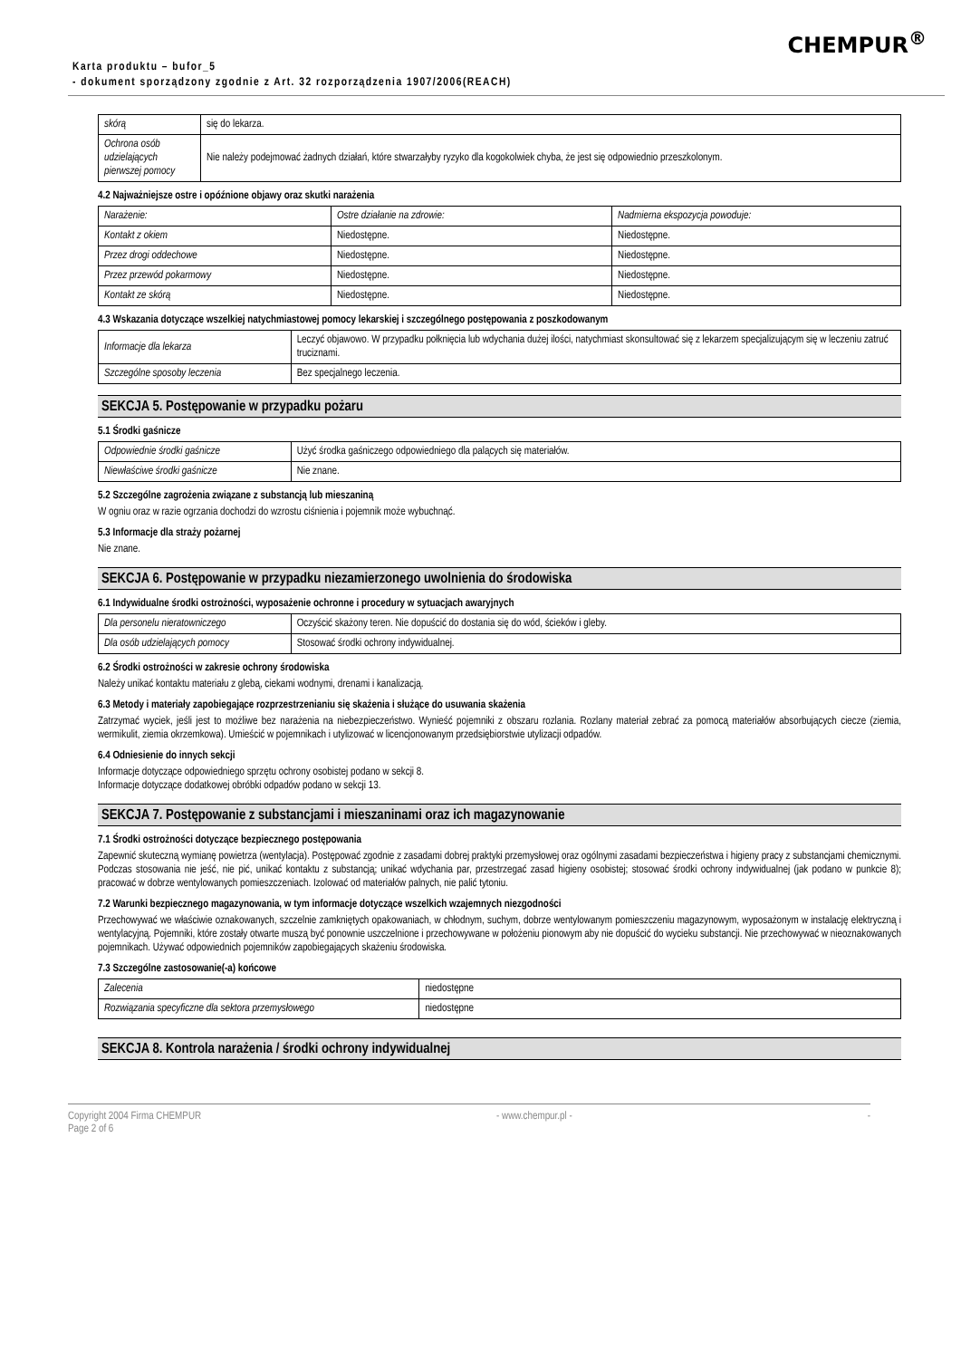CHEMPUR<sup>®</sup>
Karta produktu – bufor_5
- dokument sporządzony zgodnie z Art. 32 rozporządzenia 1907/2006(REACH)
| skórą | się do lekarza. |
| Ochrona osób udzielających pierwszej pomocy | Nie należy podejmować żadnych działań, które stwarzałyby ryzyko dla kogokolwiek chyba, że jest się odpowiednio przeszkolonym. |
4.2 Najważniejsze ostre i opóźnione objawy oraz skutki narażenia
| Narażenie: | Ostre działanie na zdrowie: | Nadmierna ekspozycja powoduje: |
| Kontakt z okiem | Niedostępne. | Niedostępne. |
| Przez drogi oddechowe | Niedostępne. | Niedostępne. |
| Przez przewód pokarmowy | Niedostępne. | Niedostępne. |
| Kontakt ze skórą | Niedostępne. | Niedostępne. |
4.3 Wskazania dotyczące wszelkiej natychmiastowej pomocy lekarskiej i szczególnego postępowania z poszkodowanym
| Informacje dla lekarza | Leczyć objawowo. W przypadku połknięcia lub wdychania dużej ilości, natychmiast skonsultować się z lekarzem specjalizującym się w leczeniu zatruć truciznami. |
| Szczególne sposoby leczenia | Bez specjalnego leczenia. |
SEKCJA 5. Postępowanie w przypadku pożaru
5.1 Środki gaśnicze
| Odpowiednie środki gaśnicze | Użyć środka gaśniczego odpowiedniego dla palących się materiałów. |
| Niewłaściwe środki gaśnicze | Nie znane. |
5.2 Szczególne zagrożenia związane z substancją lub mieszaniną
W ogniu oraz w razie ogrzania dochodzi do wzrostu ciśnienia i pojemnik może wybuchnąć.
5.3 Informacje dla straży pożarnej
Nie znane.
SEKCJA 6. Postępowanie w przypadku niezamierzonego uwolnienia do środowiska
6.1 Indywidualne środki ostrożności, wyposażenie ochronne i procedury w sytuacjach awaryjnych
| Dla personelu nieratowniczego | Oczyścić skażony teren. Nie dopuścić do dostania się do wód, ścieków i gleby. |
| Dla osób udzielających pomocy | Stosować środki ochrony indywidualnej. |
6.2 Środki ostrożności w zakresie ochrony środowiska
Należy unikać kontaktu materiału z glebą, ciekami wodnymi, drenami i kanalizacją.
6.3 Metody i materiały zapobiegające rozprzestrzenianiu się skażenia i służące do usuwania skażenia
Zatrzymać wyciek, jeśli jest to możliwe bez narażenia na niebezpieczeństwo. Wynieść pojemniki z obszaru rozlania. Rozlany materiał zebrać za pomocą materiałów absorbujących ciecze (ziemia, wermikulit, ziemia okrzemkowa). Umieścić w pojemnikach i utylizować w licencjonowanym przedsiębiorstwie utylizacji odpadów.
6.4 Odniesienie do innych sekcji
Informacje dotyczące odpowiedniego sprzętu ochrony osobistej podano w sekcji 8.
Informacje dotyczące dodatkowej obróbki odpadów podano w sekcji 13.
SEKCJA 7. Postępowanie z substancjami i mieszaninami oraz ich magazynowanie
7.1 Środki ostrożności dotyczące bezpiecznego postępowania
Zapewnić skuteczną wymianę powietrza (wentylacja). Postępować zgodnie z zasadami dobrej praktyki przemysłowej oraz ogólnymi zasadami bezpieczeństwa i higieny pracy z substancjami chemicznymi. Podczas stosowania nie jeść, nie pić, unikać kontaktu z substancją; unikać wdychania par, przestrzegać zasad higieny osobistej; stosować środki ochrony indywidualnej (jak podano w punkcie 8); pracować w dobrze wentylowanych pomieszczeniach. Izolować od materiałów palnych, nie palić tytoniu.
7.2 Warunki bezpiecznego magazynowania, w tym informacje dotyczące wszelkich wzajemnych niezgodności
Przechowywać we właściwie oznakowanych, szczelnie zamkniętych opakowaniach, w chłodnym, suchym, dobrze wentylowanym pomieszczeniu magazynowym, wyposażonym w instalację elektryczną i wentylacyjną. Pojemniki, które zostały otwarte muszą być ponownie uszczelnione i przechowywane w położeniu pionowym aby nie dopuścić do wycieku substancji. Nie przechowywać w nieoznakowanych pojemnikach. Używać odpowiednich pojemników zapobiegających skażeniu środowiska.
7.3 Szczególne zastosowanie(-a) końcowe
| Zalecenia | niedostępne |
| Rozwiązania specyficzne dla sektora przemysłowego | niedostępne |
SEKCJA 8. Kontrola narażenia / środki ochrony indywidualnej
Copyright 2004 Firma CHEMPUR
Page 2 of 6 - www.chempur.pl - -